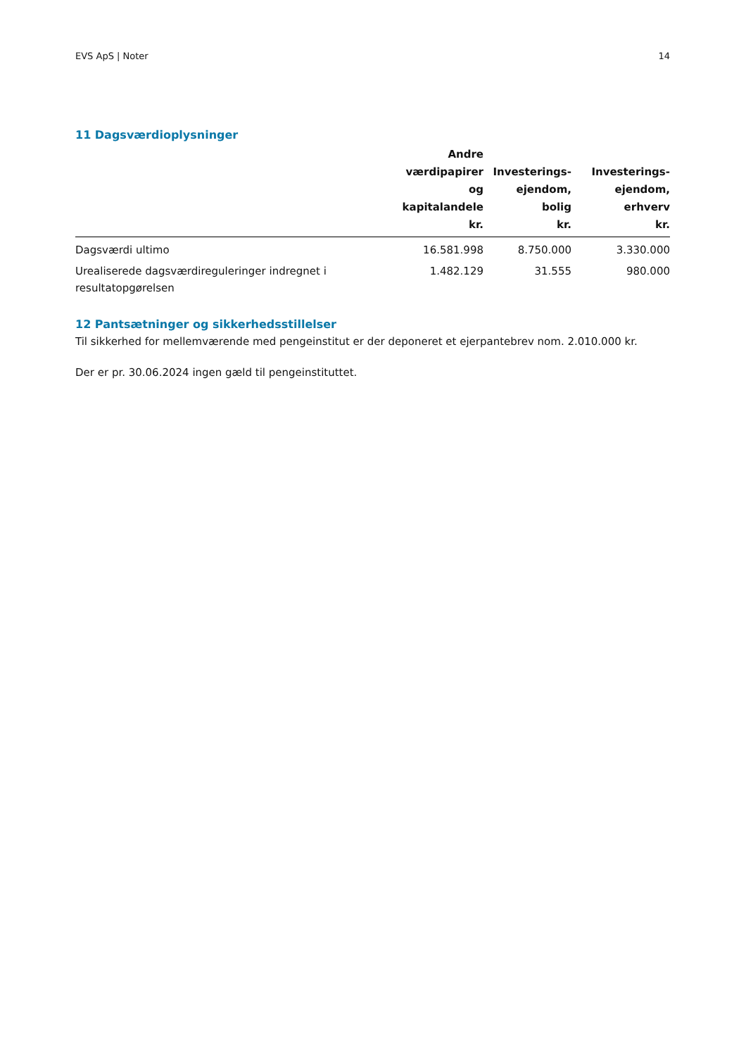EVS ApS | Noter 14
11 Dagsværdioplysninger
| | Andre værdipapirer og kapitalandele kr. | Investerings- ejendom, bolig kr. | Investerings- ejendom, erhverv kr. |
| --- | --- | --- | --- |
| Dagsværdi ultimo | 16.581.998 | 8.750.000 | 3.330.000 |
| Urealiserede dagsværdireguleringer indregnet i resultatopgørelsen | 1.482.129 | 31.555 | 980.000 |
12 Pantsætninger og sikkerhedsstillelser
Til sikkerhed for mellemværende med pengeinstitut er der deponeret et ejerpantebrev nom. 2.010.000 kr.
Der er pr. 30.06.2024 ingen gæld til pengeinstituttet.